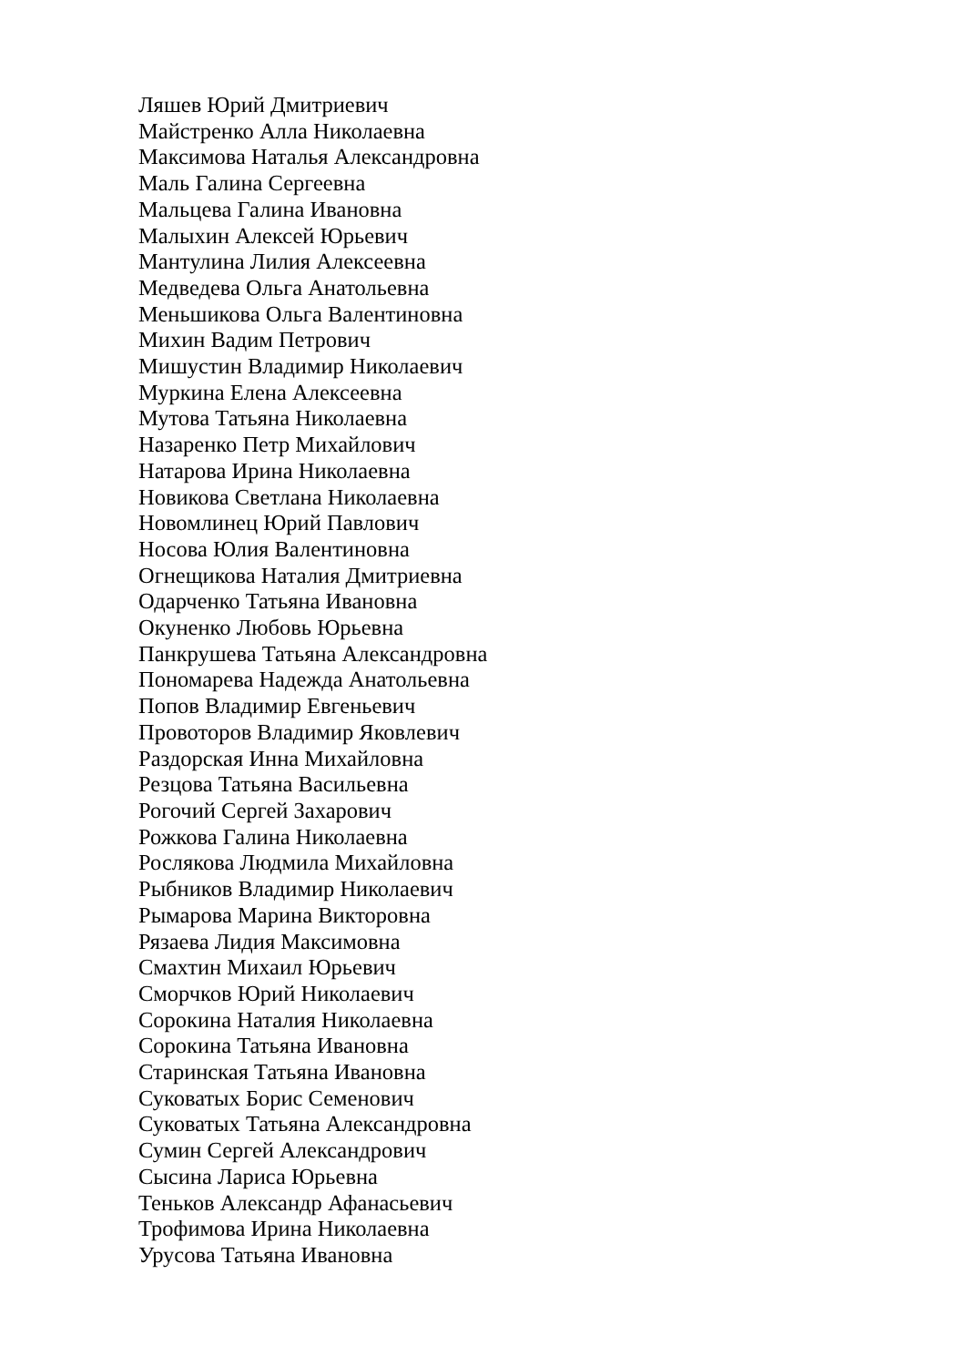Ляшев Юрий Дмитриевич
Майстренко Алла Николаевна
Максимова Наталья Александровна
Маль Галина Сергеевна
Мальцева Галина Ивановна
Малыхин Алексей Юрьевич
Мантулина Лилия Алексеевна
Медведева Ольга Анатольевна
Меньшикова Ольга Валентиновна
Михин Вадим Петрович
Мишустин Владимир Николаевич
Муркина Елена Алексеевна
Мутова Татьяна Николаевна
Назаренко Петр Михайлович
Натарова Ирина Николаевна
Новикова Светлана Николаевна
Новомлинец Юрий Павлович
Носова Юлия Валентиновна
Огнещикова Наталия Дмитриевна
Одарченко Татьяна Ивановна
Окуненко Любовь Юрьевна
Панкрушева Татьяна Александровна
Пономарева Надежда Анатольевна
Попов Владимир Евгеньевич
Провоторов Владимир Яковлевич
Раздорская Инна Михайловна
Резцова Татьяна Васильевна
Рогочий Сергей Захарович
Рожкова Галина Николаевна
Рослякова Людмила Михайловна
Рыбников Владимир Николаевич
Рымарова Марина Викторовна
Рязаева Лидия Максимовна
Смахтин Михаил Юрьевич
Сморчков Юрий Николаевич
Сорокина Наталия Николаевна
Сорокина Татьяна Ивановна
Старинская Татьяна Ивановна
Суковатых Борис Семенович
Суковатых Татьяна Александровна
Сумин Сергей Александрович
Сысина Лариса Юрьевна
Теньков Александр Афанасьевич
Трофимова Ирина Николаевна
Урусова Татьяна Ивановна